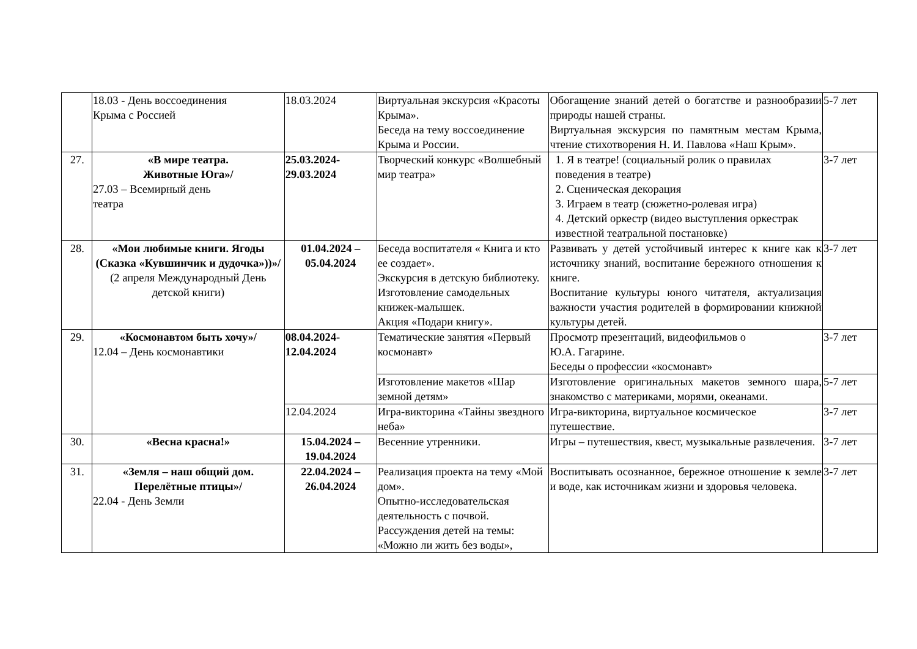| | 18.03 - День воссоединения Крыма с Россией | 18.03.2024 | Виртуальная экскурсия «Красоты Крыма». Беседа на тему воссоединение Крыма и России. | Обогащение знаний детей о богатстве и разнообразии природы нашей страны. Виртуальная экскурсия по памятным местам Крыма, чтение стихотворения Н. И. Павлова «Наш Крым». | 5-7 лет |
| 27. | «В мире театра. Животные Юга»/ 27.03 – Всемирный день театра | 25.03.2024- 29.03.2024 | Творческий конкурс «Волшебный мир театра» | 1. Я в театре! (социальный ролик о правилах поведения в театре) 2. Сценическая декорация 3. Играем в театр (сюжетно-ролевая игра) 4. Детский оркестр (видео выступления оркестрак известной театральной постановке) | 3-7 лет |
| 28. | «Мои любимые книги. Ягоды (Сказка «Кувшинчик и дудочка»))»/ (2 апреля Международный День детской книги) | 01.04.2024 – 05.04.2024 | Беседа воспитателя « Книга и кто ее создает». Экскурсия в детскую библиотеку. Изготовление самодельных книжек-малышек. Акция «Подари книгу». | Развивать у детей устойчивый интерес к книге как к источнику знаний, воспитание бережного отношения к книге. Воспитание культуры юного читателя, актуализация важности участия родителей в формировании книжной культуры детей. | 3-7 лет |
| 29. | «Космонавтом быть хочу»/ 12.04 – День космонавтики | 08.04.2024- 12.04.2024 | Тематические занятия «Первый космонавт» | Просмотр презентаций, видеофильмов о Ю.А. Гагарине. Беседы о профессии «космонавт» | 3-7 лет |
| | | | Изготовление макетов «Шар земной детям» | Изготовление оригинальных макетов земного шара, знакомство с материками, морями, океанами. | 5-7 лет |
| | | 12.04.2024 | Игра-викторина «Тайны звездного неба» | Игра-викторина, виртуальное космическое путешествие. | 3-7 лет |
| 30. | «Весна красна!» | 15.04.2024 – 19.04.2024 | Весенние утренники. | Игры – путешествия, квест, музыкальные развлечения. | 3-7 лет |
| 31. | «Земля – наш общий дом. Перелётные птицы»/ 22.04 - День Земли | 22.04.2024 – 26.04.2024 | Реализация проекта на тему «Мой дом». Опытно-исследовательская деятельность с почвой. Рассуждения детей на темы: «Можно ли жить без воды», | Воспитывать осознанное, бережное отношение к земле и воде, как источникам жизни и здоровья человека. | 3-7 лет |